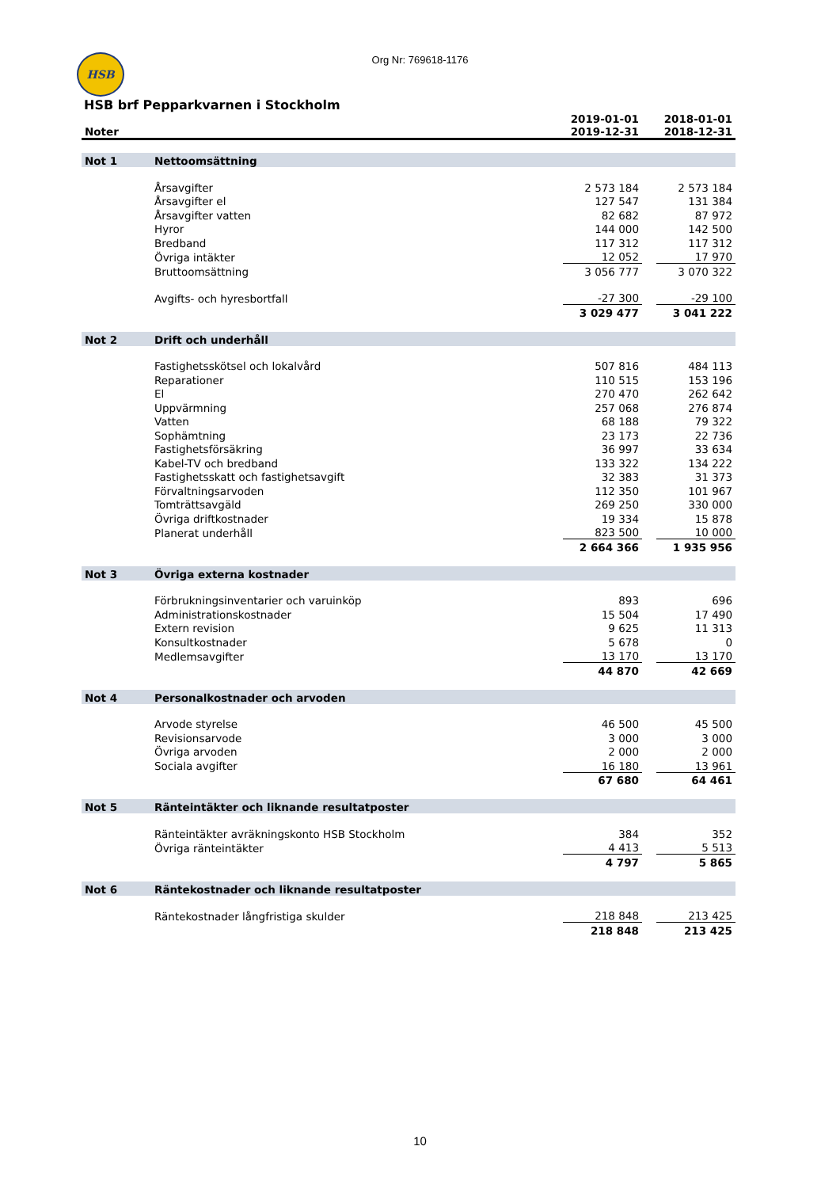HSB
Org Nr: 769618-1176
HSB brf Pepparkvarnen i Stockholm
| Noter | | 2019-01-01 2019-12-31 | | 2018-01-01 2018-12-31 |
| --- | --- | --- | --- | --- |
| Not 1 | Nettoomsättning | | | |
| | Årsavgifter | 2 573 184 | | 2 573 184 |
| | Årsavgifter el | 127 547 | | 131 384 |
| | Årsavgifter vatten | 82 682 | | 87 972 |
| | Hyror | 144 000 | | 142 500 |
| | Bredband | 117 312 | | 117 312 |
| | Övriga intäkter | 12 052 | | 17 970 |
| | Bruttoomsättning | 3 056 777 | | 3 070 322 |
| | Avgifts- och hyresbortfall | -27 300 | | -29 100 |
| | | 3 029 477 | | 3 041 222 |
| Not 2 | Drift och underhåll | | | |
| | Fastighetsskötsel och lokalvård | 507 816 | | 484 113 |
| | Reparationer | 110 515 | | 153 196 |
| | El | 270 470 | | 262 642 |
| | Uppvärmning | 257 068 | | 276 874 |
| | Vatten | 68 188 | | 79 322 |
| | Sophämtning | 23 173 | | 22 736 |
| | Fastighetsförsäkring | 36 997 | | 33 634 |
| | Kabel-TV och bredband | 133 322 | | 134 222 |
| | Fastighetsskatt och fastighetsavgift | 32 383 | | 31 373 |
| | Förvaltningsarvoden | 112 350 | | 101 967 |
| | Tomträttsavgäld | 269 250 | | 330 000 |
| | Övriga driftkostnader | 19 334 | | 15 878 |
| | Planerat underhåll | 823 500 | | 10 000 |
| | | 2 664 366 | | 1 935 956 |
| Not 3 | Övriga externa kostnader | | | |
| | Förbrukningsinventarier och varuinköp | 893 | | 696 |
| | Administrationskostnader | 15 504 | | 17 490 |
| | Extern revision | 9 625 | | 11 313 |
| | Konsultkostnader | 5 678 | | 0 |
| | Medlemsavgifter | 13 170 | | 13 170 |
| | | 44 870 | | 42 669 |
| Not 4 | Personalkostnader och arvoden | | | |
| | Arvode styrelse | 46 500 | | 45 500 |
| | Revisionsarvode | 3 000 | | 3 000 |
| | Övriga arvoden | 2 000 | | 2 000 |
| | Sociala avgifter | 16 180 | | 13 961 |
| | | 67 680 | | 64 461 |
| Not 5 | Ränteintäkter och liknande resultatposter | | | |
| | Ränteintäkter avräkningskonto HSB Stockholm | 384 | | 352 |
| | Övriga ränteintäkter | 4 413 | | 5 513 |
| | | 4 797 | | 5 865 |
| Not 6 | Räntekostnader och liknande resultatposter | | | |
| | Räntekostnader långfristiga skulder | 218 848 | | 213 425 |
| | | 218 848 | | 213 425 |
10